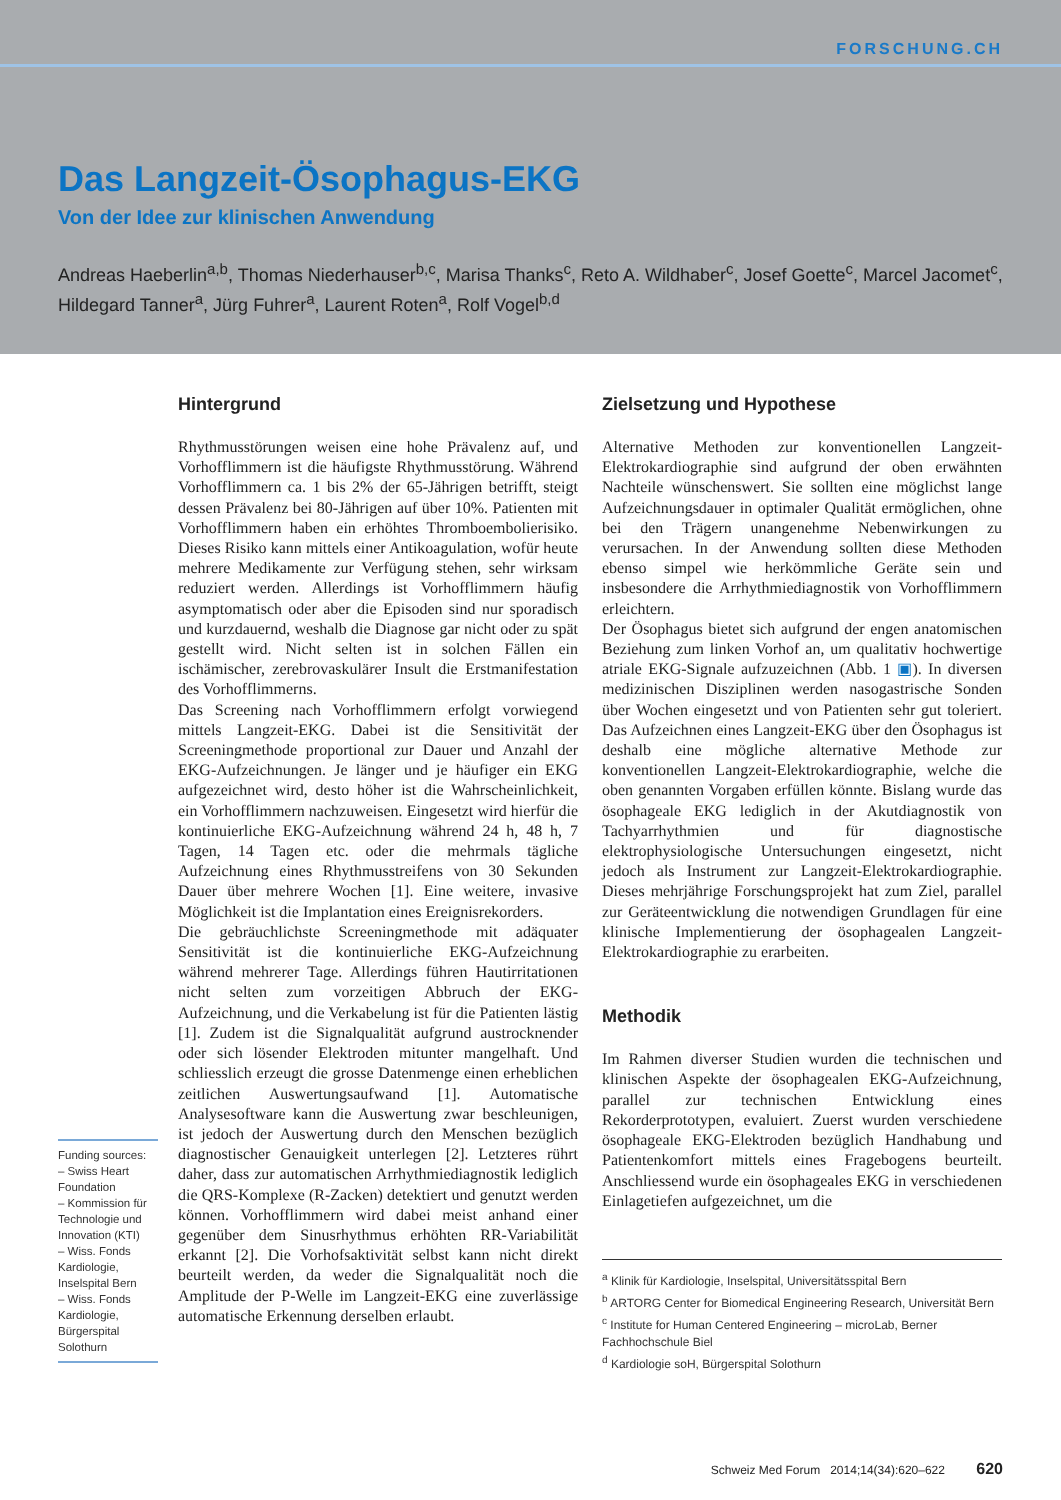FORSCHUNG.CH
Das Langzeit-Ösophagus-EKG
Von der Idee zur klinischen Anwendung
Andreas Haeberlin<sup>a,b</sup>, Thomas Niederhauser<sup>b,c</sup>, Marisa Thanks<sup>c</sup>, Reto A. Wildhaber<sup>c</sup>, Josef Goette<sup>c</sup>, Marcel Jacomet<sup>c</sup>, Hildegard Tanner<sup>a</sup>, Jürg Fuhrer<sup>a</sup>, Laurent Roten<sup>a</sup>, Rolf Vogel<sup>b,d</sup>
Funding sources:
– Swiss Heart Foundation
– Kommission für Technologie und Innovation (KTI)
– Wiss. Fonds Kardiologie, Inselspital Bern
– Wiss. Fonds Kardiologie, Bürgerspital Solothurn
Hintergrund
Rhythmusstörungen weisen eine hohe Prävalenz auf, und Vorhofflimmern ist die häufigste Rhythmusstörung. Während Vorhofflimmern ca. 1 bis 2% der 65-Jährigen betrifft, steigt dessen Prävalenz bei 80-Jährigen auf über 10%. Patienten mit Vorhofflimmern haben ein erhöhtes Thromboembolierisiko. Dieses Risiko kann mittels einer Antikoagulation, wofür heute mehrere Medikamente zur Verfügung stehen, sehr wirksam reduziert werden. Allerdings ist Vorhofflimmern häufig asymptomatisch oder aber die Episoden sind nur sporadisch und kurzdauernd, weshalb die Diagnose gar nicht oder zu spät gestellt wird. Nicht selten ist in solchen Fällen ein ischämischer, zerebrovaskulärer Insult die Erstmanifestation des Vorhofflimmerns.
Das Screening nach Vorhofflimmern erfolgt vorwiegend mittels Langzeit-EKG. Dabei ist die Sensitivität der Screeningmethode proportional zur Dauer und Anzahl der EKG-Aufzeichnungen. Je länger und je häufiger ein EKG aufgezeichnet wird, desto höher ist die Wahrscheinlichkeit, ein Vorhofflimmern nachzuweisen. Eingesetzt wird hierfür die kontinuierliche EKG-Aufzeichnung während 24 h, 48 h, 7 Tagen, 14 Tagen etc. oder die mehrmals tägliche Aufzeichnung eines Rhythmusstreifens von 30 Sekunden Dauer über mehrere Wochen [1]. Eine weitere, invasive Möglichkeit ist die Implantation eines Ereignisrekorders.
Die gebräuchlichste Screeningmethode mit adäquater Sensitivität ist die kontinuierliche EKG-Aufzeichnung während mehrerer Tage. Allerdings führen Hautirritationen nicht selten zum vorzeitigen Abbruch der EKG-Aufzeichnung, und die Verkabelung ist für die Patienten lästig [1]. Zudem ist die Signalqualität aufgrund austrocknender oder sich lösender Elektroden mitunter mangelhaft. Und schliesslich erzeugt die grosse Datenmenge einen erheblichen zeitlichen Auswertungsaufwand [1]. Automatische Analysesoftware kann die Auswertung zwar beschleunigen, ist jedoch der Auswertung durch den Menschen bezüglich diagnostischer Genauigkeit unterlegen [2]. Letzteres rührt daher, dass zur automatischen Arrhythmiediagnostik lediglich die QRS-Komplexe (R-Zacken) detektiert und genutzt werden können. Vorhofflimmern wird dabei meist anhand einer gegenüber dem Sinusrhythmus erhöhten RR-Variabilität erkannt [2]. Die Vorhofsaktivität selbst kann nicht direkt beurteilt werden, da weder die Signalqualität noch die Amplitude der P-Welle im Langzeit-EKG eine zuverlässige automatische Erkennung derselben erlaubt.
Zielsetzung und Hypothese
Alternative Methoden zur konventionellen Langzeit-Elektrokardiographie sind aufgrund der oben erwähnten Nachteile wünschenswert. Sie sollten eine möglichst lange Aufzeichnungsdauer in optimaler Qualität ermöglichen, ohne bei den Trägern unangenehme Nebenwirkungen zu verursachen. In der Anwendung sollten diese Methoden ebenso simpel wie herkömmliche Geräte sein und insbesondere die Arrhythmiediagnostik von Vorhofflimmern erleichtern.
Der Ösophagus bietet sich aufgrund der engen anatomischen Beziehung zum linken Vorhof an, um qualitativ hochwertige atriale EKG-Signale aufzuzeichnen (Abb. 1 ▣). In diversen medizinischen Disziplinen werden nasogastrische Sonden über Wochen eingesetzt und von Patienten sehr gut toleriert. Das Aufzeichnen eines Langzeit-EKG über den Ösophagus ist deshalb eine mögliche alternative Methode zur konventionellen Langzeit-Elektrokardiographie, welche die oben genannten Vorgaben erfüllen könnte. Bislang wurde das ösophageale EKG lediglich in der Akutdiagnostik von Tachyarrhythmien und für diagnostische elektrophysiologische Untersuchungen eingesetzt, nicht jedoch als Instrument zur Langzeit-Elektrokardiographie. Dieses mehrjährige Forschungsprojekt hat zum Ziel, parallel zur Geräteentwicklung die notwendigen Grundlagen für eine klinische Implementierung der ösophagealen Langzeit-Elektrokardiographie zu erarbeiten.
Methodik
Im Rahmen diverser Studien wurden die technischen und klinischen Aspekte der ösophagealen EKG-Aufzeichnung, parallel zur technischen Entwicklung eines Rekorderprototypen, evaluiert. Zuerst wurden verschiedene ösophageale EKG-Elektroden bezüglich Handhabung und Patientenkomfort mittels eines Fragebogens beurteilt. Anschliessend wurde ein ösophageales EKG in verschiedenen Einlagetiefen aufgezeichnet, um die
<sup>a</sup> Klinik für Kardiologie, Inselspital, Universitätsspital Bern
<sup>b</sup> ARTORG Center for Biomedical Engineering Research, Universität Bern
<sup>c</sup> Institute for Human Centered Engineering – microLab, Berner Fachhochschule Biel
<sup>d</sup> Kardiologie soH, Bürgerspital Solothurn
Schweiz Med Forum 2014;14(34):620–622 620